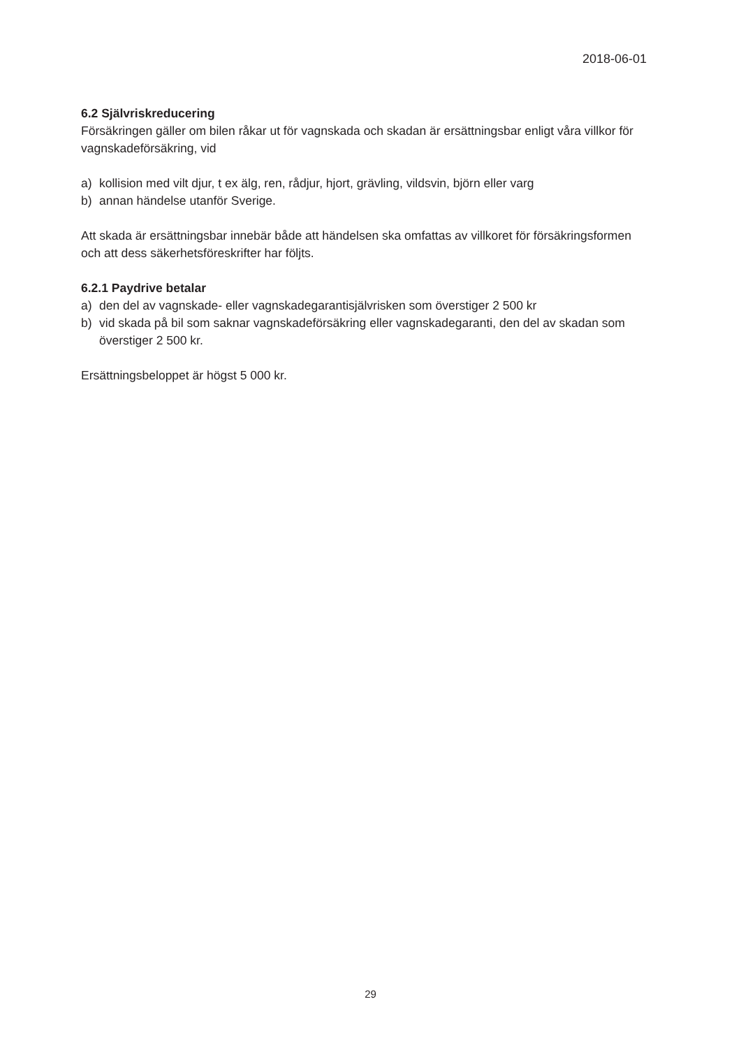2018-06-01
6.2 Självriskreducering
Försäkringen gäller om bilen råkar ut för vagnskada och skadan är ersättningsbar enligt våra villkor för vagnskadeförsäkring, vid
a) kollision med vilt djur, t ex älg, ren, rådjur, hjort, grävling, vildsvin, björn eller varg
b) annan händelse utanför Sverige.
Att skada är ersättningsbar innebär både att händelsen ska omfattas av villkoret för försäkringsformen och att dess säkerhetsföreskrifter har följts.
6.2.1 Paydrive betalar
a) den del av vagnskade- eller vagnskadegarantisjälvrisken som överstiger 2 500 kr
b) vid skada på bil som saknar vagnskadeförsäkring eller vagnskadegaranti, den del av skadan som överstiger 2 500 kr.
Ersättningsbeloppet är högst 5 000 kr.
29